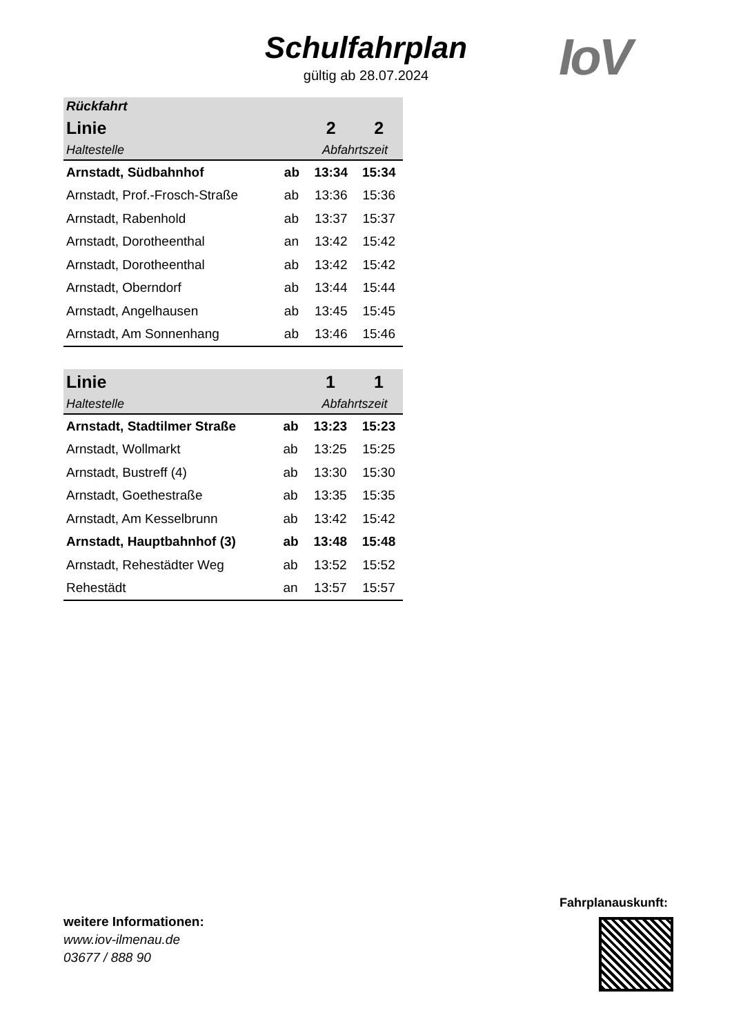Schulfahrplan
gültig ab 28.07.2024
IoV
| Rückfahrt | | | |
| Linie | | 2 | 2 |
| Haltestelle | | Abfahrtszeit | |
| Arnstadt, Südbahnhof | ab | 13:34 | 15:34 |
| Arnstadt, Prof.-Frosch-Straße | ab | 13:36 | 15:36 |
| Arnstadt, Rabenhold | ab | 13:37 | 15:37 |
| Arnstadt, Dorotheenthal | an | 13:42 | 15:42 |
| Arnstadt, Dorotheenthal | ab | 13:42 | 15:42 |
| Arnstadt, Oberndorf | ab | 13:44 | 15:44 |
| Arnstadt, Angelhausen | ab | 13:45 | 15:45 |
| Arnstadt, Am Sonnenhang | ab | 13:46 | 15:46 |
| Linie | | 1 | 1 |
| --- | --- | --- | --- |
| Haltestelle | | Abfahrtszeit | |
| Arnstadt, Stadtilmer Straße | ab | 13:23 | 15:23 |
| Arnstadt, Wollmarkt | ab | 13:25 | 15:25 |
| Arnstadt, Bustreff (4) | ab | 13:30 | 15:30 |
| Arnstadt, Goethestraße | ab | 13:35 | 15:35 |
| Arnstadt, Am Kesselbrunn | ab | 13:42 | 15:42 |
| Arnstadt, Hauptbahnhof (3) | ab | 13:48 | 15:48 |
| Arnstadt, Rehestädter Weg | ab | 13:52 | 15:52 |
| Rehestädt | an | 13:57 | 15:57 |
weitere Informationen:
www.iov-ilmenau.de
03677 / 888 90
Fahrplanauskunft: